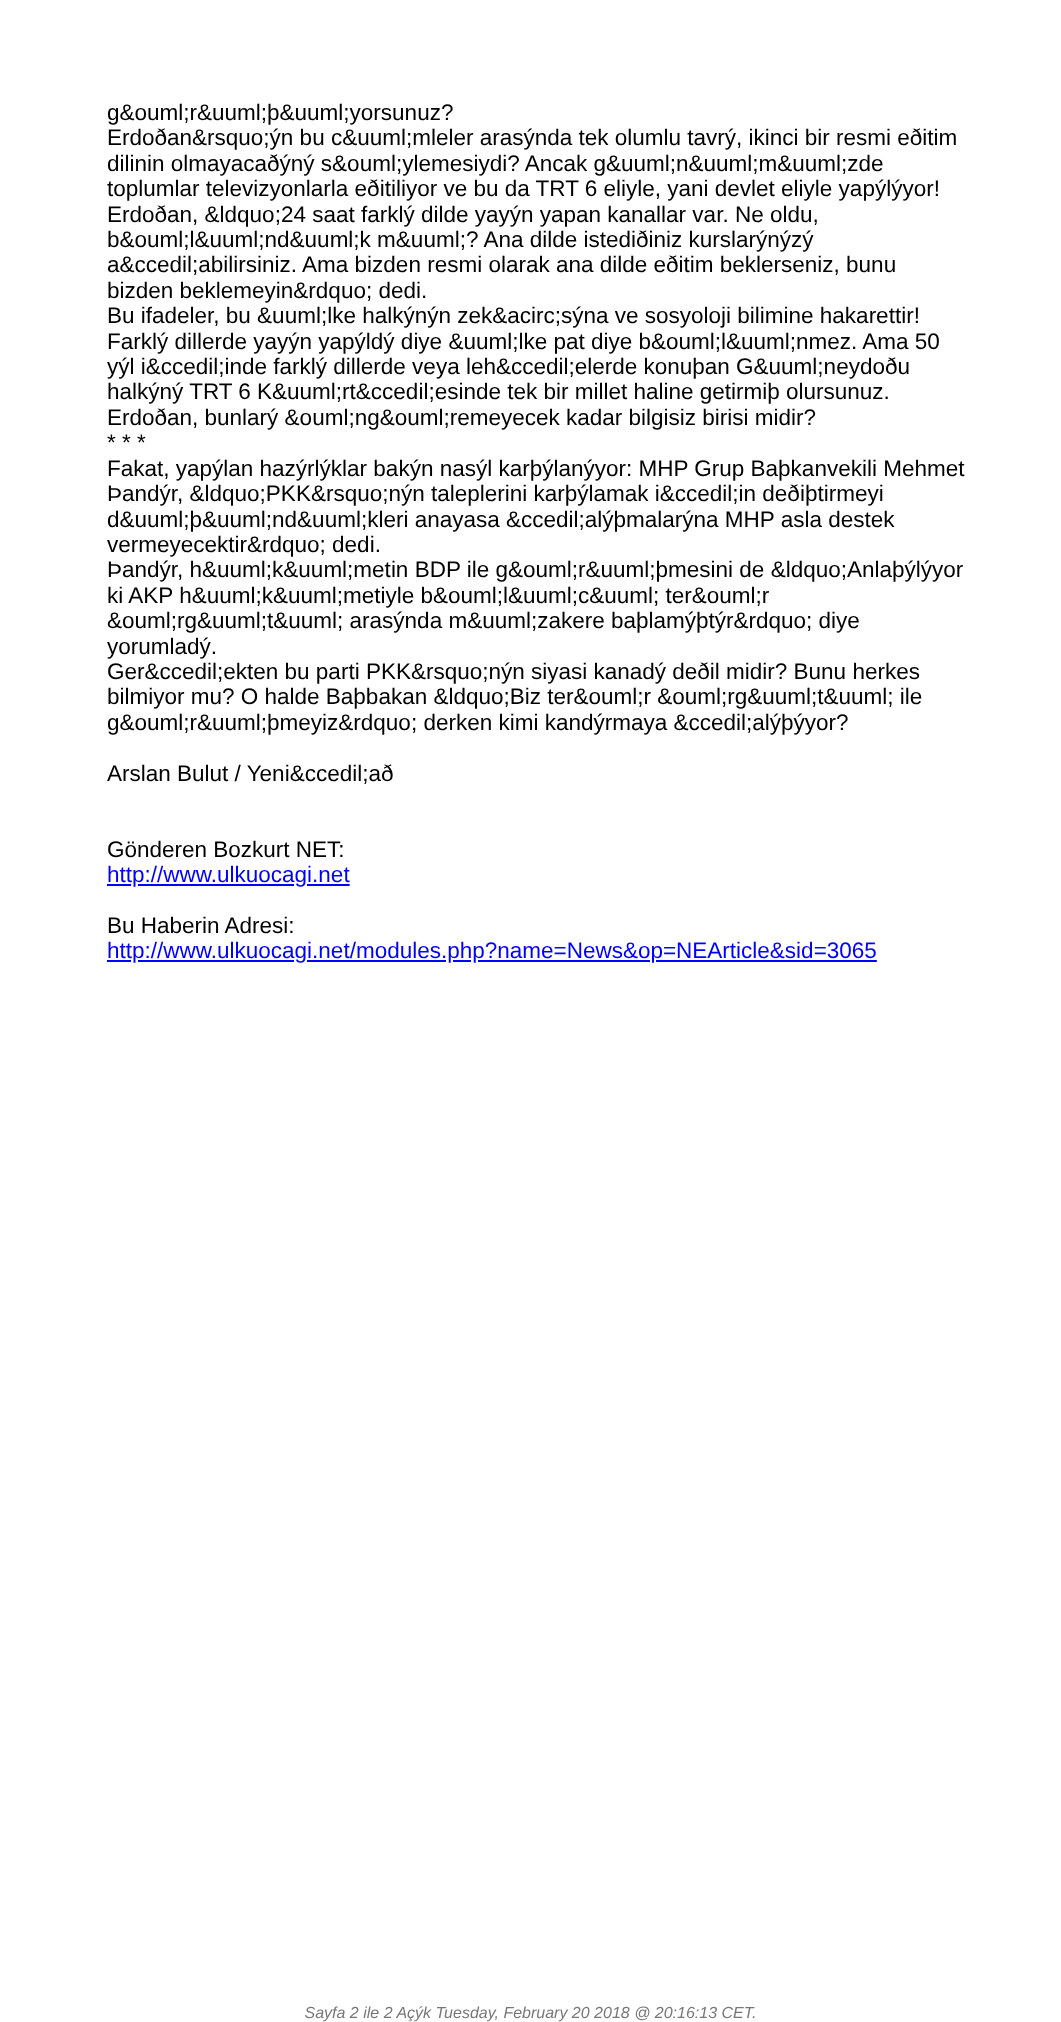g&ouml;r&uuml;þ&uuml;yorsunuz?
Erdoðan&rsquo;ýn bu c&uuml;mleler arasýnda tek olumlu tavrý, ikinci bir resmi eðitim dilinin olmayacaðýný s&ouml;ylemesiydi? Ancak g&uuml;n&uuml;m&uuml;zde toplumlar televizyonlarla eðitiliyor ve bu da TRT 6 eliyle, yani devlet eliyle yapýlýyor!
Erdoðan, &ldquo;24 saat farklý dilde yayýn yapan kanallar var. Ne oldu, b&ouml;l&uuml;nd&uuml;k m&uuml;? Ana dilde istediðiniz kurslarýnýzý a&ccedil;abilirsiniz. Ama bizden resmi olarak ana dilde eðitim beklerseniz, bunu bizden beklemeyin&rdquo; dedi.
Bu ifadeler, bu &uuml;lke halkýnýn zek&acirc;sýna ve sosyoloji bilimine hakarettir!
Farklý dillerde yayýn yapýldý diye &uuml;lke pat diye b&ouml;l&uuml;nmez. Ama 50 yýl i&ccedil;inde farklý dillerde veya leh&ccedil;elerde konuþan G&uuml;neydoðu halkýný TRT 6 K&uuml;rt&ccedil;esinde tek bir millet haline getirmiþ olursunuz.
Erdoðan, bunlarý &ouml;ng&ouml;remeyecek kadar bilgisiz birisi midir?
* * *
Fakat, yapýlan hazýrlýklar bakýn nasýl karþýlanýyor: MHP Grup Baþkanvekili Mehmet Þandýr, &ldquo;PKK&rsquo;nýn taleplerini karþýlamak i&ccedil;in deðiþtirmeyi d&uuml;þ&uuml;nd&uuml;kleri anayasa &ccedil;alýþmalarýna MHP asla destek vermeyecektir&rdquo; dedi.
Þandýr, h&uuml;k&uuml;metin BDP ile g&ouml;r&uuml;þmesini de &ldquo;Anlaþýlýyor ki AKP h&uuml;k&uuml;metiyle b&ouml;l&uuml;c&uuml; ter&ouml;r &ouml;rg&uuml;t&uuml; arasýnda m&uuml;zakere baþlamýþtýr&rdquo; diye yorumladý.
Ger&ccedil;ekten bu parti PKK&rsquo;nýn siyasi kanadý deðil midir? Bunu herkes bilmiyor mu? O halde Baþbakan &ldquo;Biz ter&ouml;r &ouml;rg&uuml;t&uuml; ile g&ouml;r&uuml;þmeyiz&rdquo; derken kimi kandýrmaya &ccedil;alýþýyor?
Arslan Bulut / Yeni&ccedil;að
Gönderen Bozkurt NET:
http://www.ulkuocagi.net
Bu Haberin Adresi:
http://www.ulkuocagi.net/modules.php?name=News&op=NEArticle&sid=3065
Sayfa 2 ile 2 Açýk Tuesday, February 20 2018 @ 20:16:13 CET.